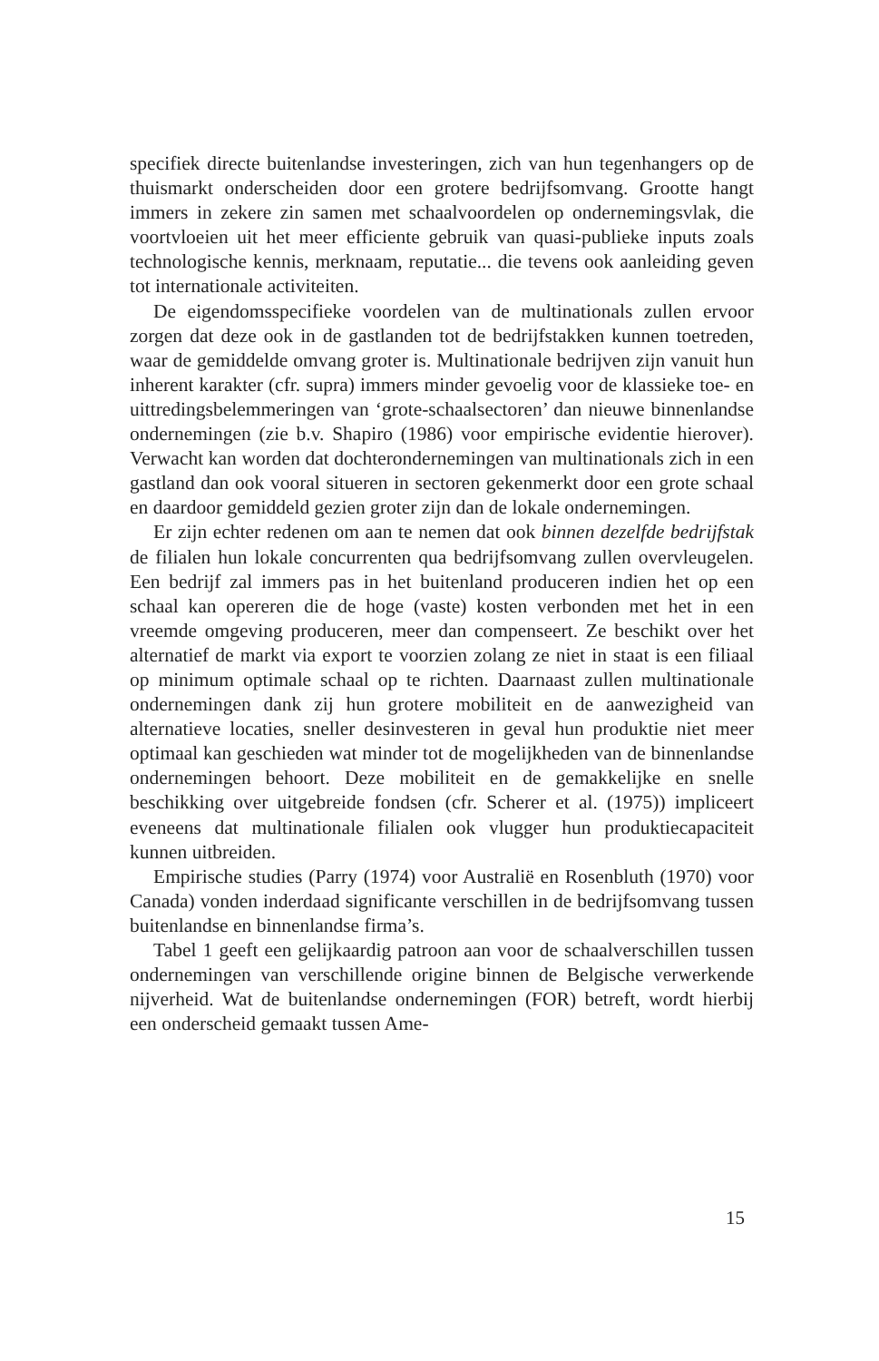specifiek directe buitenlandse investeringen, zich van hun tegenhangers op de thuismarkt onderscheiden door een grotere bedrijfsomvang. Grootte hangt immers in zekere zin samen met schaalvoordelen op ondernemingsvlak, die voortvloeien uit het meer efficiente gebruik van quasi-publieke inputs zoals technologische kennis, merknaam, reputatie... die tevens ook aanleiding geven tot internationale activiteiten.
De eigendomsspecifieke voordelen van de multinationals zullen ervoor zorgen dat deze ook in de gastlanden tot de bedrijfstakken kunnen toetreden, waar de gemiddelde omvang groter is. Multinationale bedrijven zijn vanuit hun inherent karakter (cfr. supra) immers minder gevoelig voor de klassieke toe- en uittredingsbelemmeringen van ‘grote-schaalsectoren’ dan nieuwe binnenlandse ondernemingen (zie b.v. Shapiro (1986) voor empirische evidentie hierover). Verwacht kan worden dat dochterondernemingen van multinationals zich in een gastland dan ook vooral situeren in sectoren gekenmerkt door een grote schaal en daardoor gemiddeld gezien groter zijn dan de lokale ondernemingen.
Er zijn echter redenen om aan te nemen dat ook binnen dezelfde bedrijfstak de filialen hun lokale concurrenten qua bedrijfsomvang zullen overvleugelen. Een bedrijf zal immers pas in het buitenland produceren indien het op een schaal kan opereren die de hoge (vaste) kosten verbonden met het in een vreemde omgeving produceren, meer dan compenseert. Ze beschikt over het alternatief de markt via export te voorzien zolang ze niet in staat is een filiaal op minimum optimale schaal op te richten. Daarnaast zullen multinationale ondernemingen dank zij hun grotere mobiliteit en de aanwezigheid van alternatieve locaties, sneller desinvesteren in geval hun produktie niet meer optimaal kan geschieden wat minder tot de mogelijkheden van de binnenlandse ondernemingen behoort. Deze mobiliteit en de gemakkelijke en snelle beschikking over uitgebreide fondsen (cfr. Scherer et al. (1975)) impliceert eveneens dat multinationale filialen ook vlugger hun produktiecapaciteit kunnen uitbreiden.
Empirische studies (Parry (1974) voor Australië en Rosenbluth (1970) voor Canada) vonden inderdaad significante verschillen in de bedrijfsomvang tussen buitenlandse en binnenlandse firma’s.
Tabel 1 geeft een gelijkaardig patroon aan voor de schaalverschillen tussen ondernemingen van verschillende origine binnen de Belgische verwerkende nijverheid. Wat de buitenlandse ondernemingen (FOR) betreft, wordt hierbij een onderscheid gemaakt tussen Ame-
15